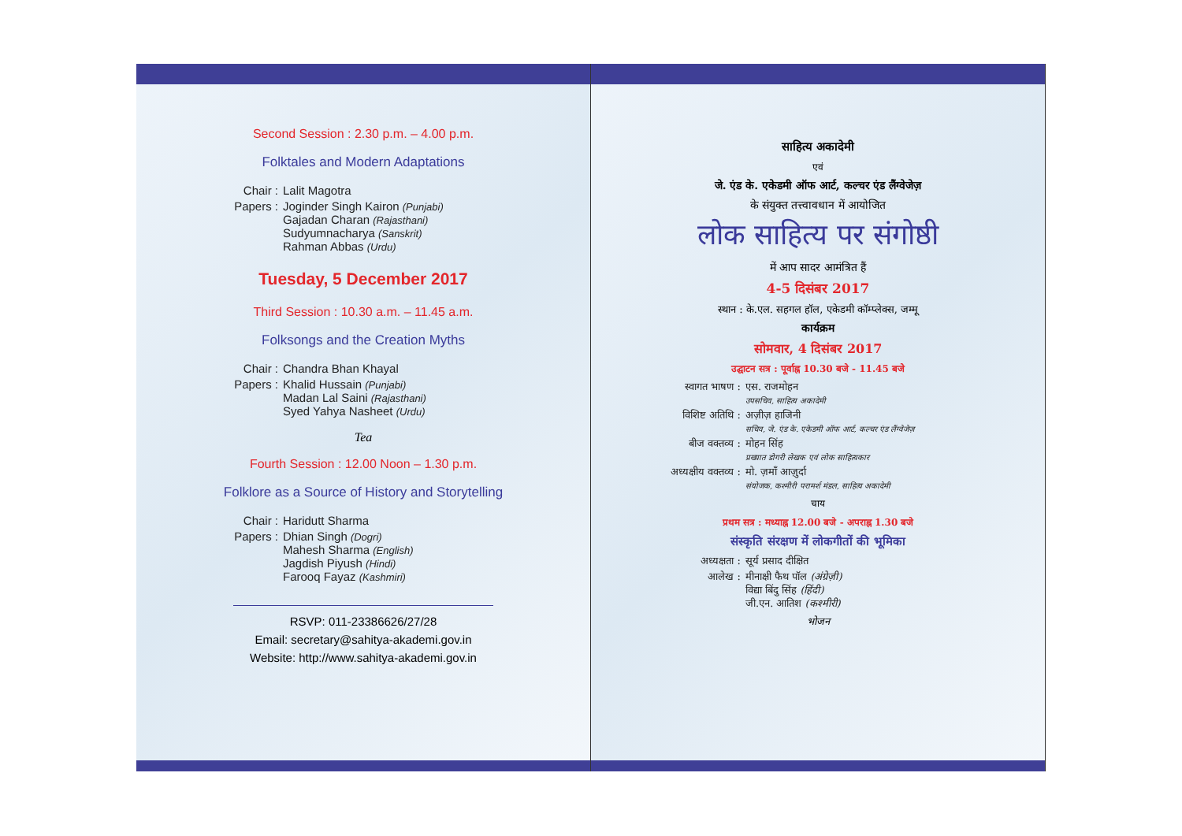Second Session : 2.30 p.m. – 4.00 p.m.
Folktales and Modern Adaptations
Chair : Lalit Magotra
Papers : Joginder Singh Kairon (Punjabi)
Gajadan Charan (Rajasthani)
Sudyumnacharya (Sanskrit)
Rahman Abbas (Urdu)
Tuesday, 5 December 2017
Third Session : 10.30 a.m. – 11.45 a.m.
Folksongs and the Creation Myths
Chair : Chandra Bhan Khayal
Papers : Khalid Hussain (Punjabi)
Madan Lal Saini (Rajasthani)
Syed Yahya Nasheet (Urdu)
Tea
Fourth Session : 12.00 Noon – 1.30 p.m.
Folklore as a Source of History and Storytelling
Chair : Haridutt Sharma
Papers : Dhian Singh (Dogri)
Mahesh Sharma (English)
Jagdish Piyush (Hindi)
Farooq Fayaz (Kashmiri)
RSVP: 011-23386626/27/28
Email: secretary@sahitya-akademi.gov.in
Website: http://www.sahitya-akademi.gov.in
साहित्य अकादेमी
एवं
जे. एंड के. एकेडमी ऑफ आर्ट, कल्चर एंड लैंग्वेजेज़
के संयुक्त तत्त्वावधान में आयोजित
लोक साहित्य पर संगोष्ठी
में आप सादर आमंत्रित हैं
4-5 दिसंबर 2017
स्थान : के.एल. सहगल हॉल, एकेडमी कॉम्प्लेक्स, जम्मू
कार्यक्रम
सोमवार, 4 दिसंबर 2017
उद्घाटन सत्र : पूर्वाह्न 10.30 बजे - 11.45 बजे
स्वागत भाषण : एस. राजमोहन
उपसचिव, साहित्य अकादेमी
विशिष्ट अतिथि : अज़ीज़ हाजिनी
सचिव, जे. एंड के. एकेडमी ऑफ आर्ट, कल्चर एंड लैंग्वेजेज़
बीज वक्तव्य : मोहन सिंह
प्रख्यात डोगरी लेखक एवं लोक साहित्यकार
अध्यक्षीय वक्तव्य : मो. ज़माँ आज़ुर्दा
संयोजक, कश्मीरी परामर्श मंडल, साहित्य अकादेमी
चाय
प्रथम सत्र : मध्याह्न 12.00 बजे - अपराह्न 1.30 बजे
संस्कृति संरक्षण में लोकगीतों की भूमिका
अध्यक्षता : सूर्य प्रसाद दीक्षित
आलेख : मीनाक्षी फैथ पॉल (अंग्रेज़ी)
विद्या बिंदु सिंह (हिंदी)
जी.एन. आतिश (कश्मीरी)
भोजन